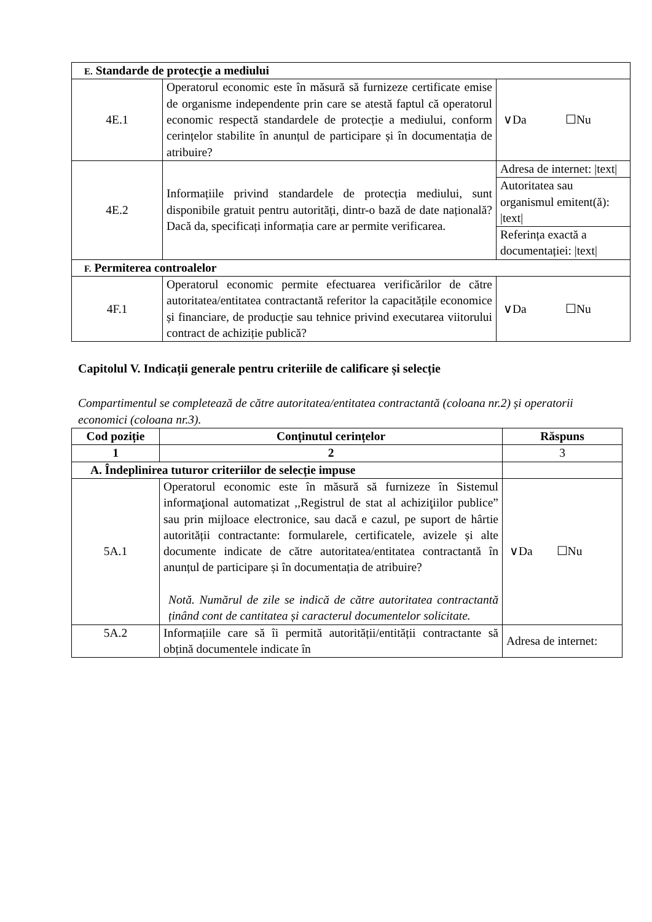| E. Standarde de protecţie a mediului | | |
| 4E.1 | Operatorul economic este în măsură să furnizeze certificate emise de organisme independente prin care se atestă faptul că operatorul economic respectă standardele de protecție a mediului, conform cerințelor stabilite în anunțul de participare și în documentația de atribuire? | ∨Da ☐Nu |
| 4E.2 | Informațiile privind standardele de protecția mediului, sunt disponibile gratuit pentru autorități, dintr-o bază de date națională? Dacă da, specificați informația care ar permite verificarea. | Adresa de internet: /text/ |
| | | Autoritatea sau organismul emitent(ă): /text/ |
| | | Referința exactă a documentației: /text/ |
| F. Permiterea controalelor | | |
| 4F.1 | Operatorul economic permite efectuarea verificărilor de către autoritatea/entitatea contractantă referitor la capacitățile economice și financiare, de producție sau tehnice privind executarea viitorului contract de achiziție publică? | ∨Da ☐Nu |
Capitolul V. Indicații generale pentru criteriile de calificare și selecție
Compartimentul se completează de către autoritatea/entitatea contractantă (coloana nr.2) și operatorii economici (coloana nr.3).
| Cod poziție | Conținutul cerințelor | Răspuns |
| --- | --- | --- |
| 1 | 2 | 3 |
| A. Îndeplinirea tuturor criteriilor de selecție impuse | | |
| 5A.1 | Operatorul economic este în măsură să furnizeze în Sistemul informaţional automatizat ,,Registrul de stat al achiziţiilor publice” sau prin mijloace electronice, sau dacă e cazul, pe suport de hârtie autorității contractante: formularele, certificatele, avizele și alte documente indicate de către autoritatea/entitatea contractantă în anunțul de participare și în documentația de atribuire? Notă. Numărul de zile se indică de către autoritatea contractantă ținând cont de cantitatea și caracterul documentelor solicitate. | ∨Da ☐Nu |
| 5A.2 | Informațiile care să îi permită autorității/entității contractante să obțină documentele indicate în | Adresa de internet: |